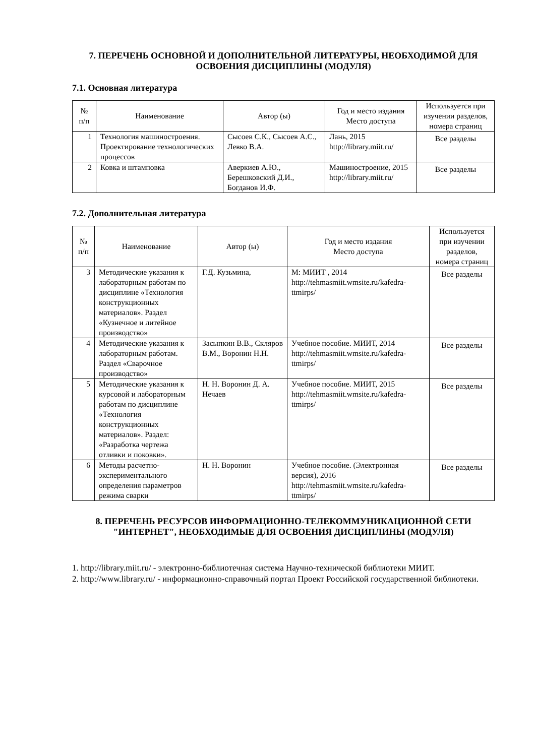7. ПЕРЕЧЕНЬ ОСНОВНОЙ И ДОПОЛНИТЕЛЬНОЙ ЛИТЕРАТУРЫ, НЕОБХОДИМОЙ ДЛЯ ОСВОЕНИЯ ДИСЦИПЛИНЫ (МОДУЛЯ)
7.1. Основная литература
| № п/п | Наименование | Автор (ы) | Год и место издания Место доступа | Используется при изучении разделов, номера страниц |
| --- | --- | --- | --- | --- |
| 1 | Технология машиностроения. Проектирование технологических процессов | Сысоев С.К., Сысоев А.С., Левко В.А. | Лань, 2015 http://library.miit.ru/ | Все разделы |
| 2 | Ковка и штамповка | Аверкиев А.Ю., Берешковский Д.И., Богданов И.Ф. | Машиностроение, 2015 http://library.miit.ru/ | Все разделы |
7.2. Дополнительная литература
| № п/п | Наименование | Автор (ы) | Год и место издания Место доступа | Используется при изучении разделов, номера страниц |
| --- | --- | --- | --- | --- |
| 3 | Методические указания к лабораторным работам по дисциплине «Технология конструкционных материалов». Раздел «Кузнечное и литейное производство» | Г.Д. Кузьмина, | М: МИИТ , 2014 http://tehmasmiit.wmsite.ru/kafedra-ttmirps/ | Все разделы |
| 4 | Методические указания к лабораторным работам. Раздел «Сварочное производство» | Засыпкин В.В., Скляров В.М., Воронин Н.Н. | Учебное пособие. МИИТ, 2014 http://tehmasmiit.wmsite.ru/kafedra-ttmirps/ | Все разделы |
| 5 | Методические указания к курсовой и лабораторным работам по дисциплине «Технология конструкционных материалов». Раздел: «Разработка чертежа отливки и поковки». | Н. Н. Воронин Д. А. Нечаев | Учебное пособие. МИИТ, 2015 http://tehmasmiit.wmsite.ru/kafedra-ttmirps/ | Все разделы |
| 6 | Методы расчетно-экспериментального определения параметров режима сварки | Н. Н. Воронин | Учебное пособие. (Электронная версия), 2016 http://tehmasmiit.wmsite.ru/kafedra-ttmirps/ | Все разделы |
8. ПЕРЕЧЕНЬ РЕСУРСОВ ИНФОРМАЦИОННО-ТЕЛЕКОММУНИКАЦИОННОЙ СЕТИ "ИНТЕРНЕТ", НЕОБХОДИМЫЕ ДЛЯ ОСВОЕНИЯ ДИСЦИПЛИНЫ (МОДУЛЯ)
1. http://library.miit.ru/ - электронно-библиотечная система Научно-технической библиотеки МИИТ.
2. http://www.library.ru/ - информационно-справочный портал Проект Российской государственной библиотеки.